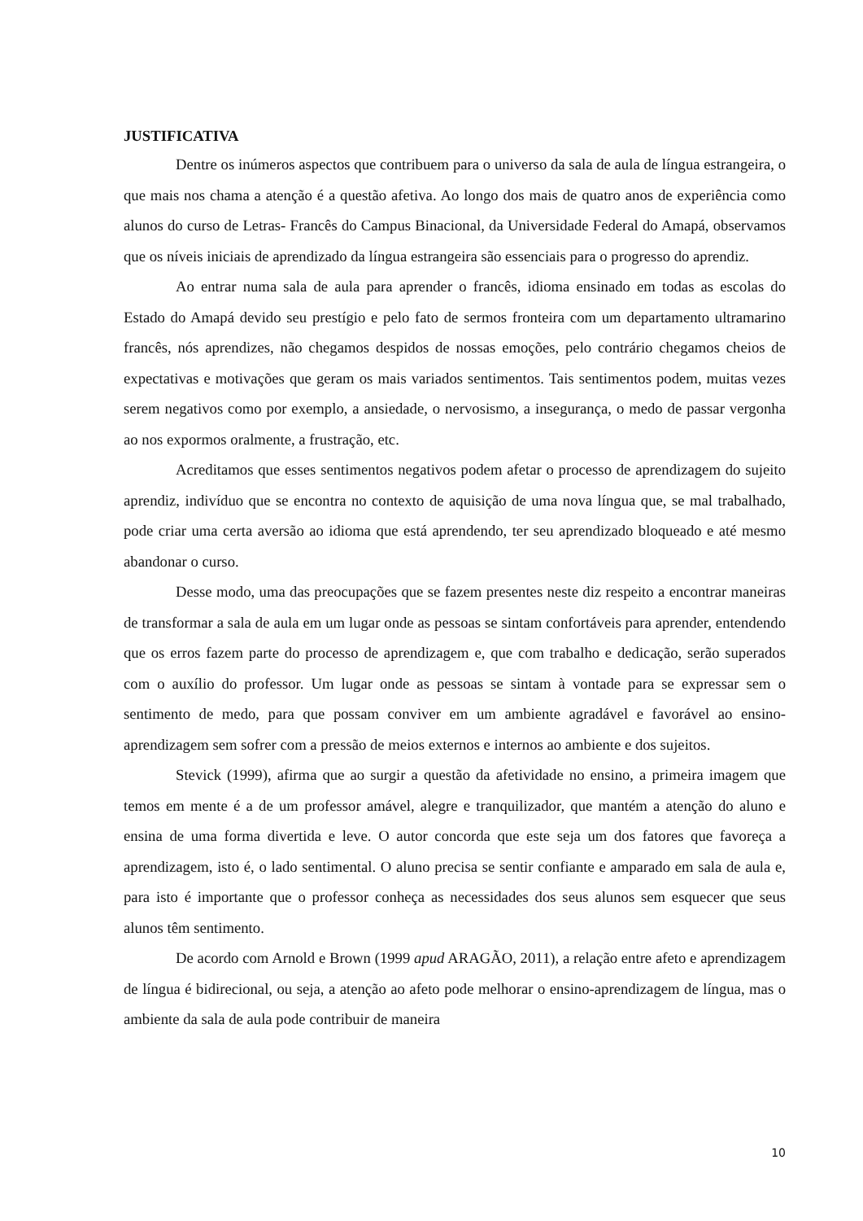JUSTIFICATIVA
Dentre os inúmeros aspectos que contribuem para o universo da sala de aula de língua estrangeira, o que mais nos chama a atenção é a questão afetiva. Ao longo dos mais de quatro anos de experiência como alunos do curso de Letras- Francês do Campus Binacional, da Universidade Federal do Amapá, observamos que os níveis iniciais de aprendizado da língua estrangeira são essenciais para o progresso do aprendiz.
Ao entrar numa sala de aula para aprender o francês, idioma ensinado em todas as escolas do Estado do Amapá devido seu prestígio e pelo fato de sermos fronteira com um departamento ultramarino francês, nós aprendizes, não chegamos despidos de nossas emoções, pelo contrário chegamos cheios de expectativas e motivações que geram os mais variados sentimentos. Tais sentimentos podem, muitas vezes serem negativos como por exemplo, a ansiedade, o nervosismo, a insegurança, o medo de passar vergonha ao nos expormos oralmente, a frustração, etc.
Acreditamos que esses sentimentos negativos podem afetar o processo de aprendizagem do sujeito aprendiz, indivíduo que se encontra no contexto de aquisição de uma nova língua que, se mal trabalhado, pode criar uma certa aversão ao idioma que está aprendendo, ter seu aprendizado bloqueado e até mesmo abandonar o curso.
Desse modo, uma das preocupações que se fazem presentes neste diz respeito a encontrar maneiras de transformar a sala de aula em um lugar onde as pessoas se sintam confortáveis para aprender, entendendo que os erros fazem parte do processo de aprendizagem e, que com trabalho e dedicação, serão superados com o auxílio do professor. Um lugar onde as pessoas se sintam à vontade para se expressar sem o sentimento de medo, para que possam conviver em um ambiente agradável e favorável ao ensino-aprendizagem sem sofrer com a pressão de meios externos e internos ao ambiente e dos sujeitos.
Stevick (1999), afirma que ao surgir a questão da afetividade no ensino, a primeira imagem que temos em mente é a de um professor amável, alegre e tranquilizador, que mantém a atenção do aluno e ensina de uma forma divertida e leve. O autor concorda que este seja um dos fatores que favoreça a aprendizagem, isto é, o lado sentimental. O aluno precisa se sentir confiante e amparado em sala de aula e, para isto é importante que o professor conheça as necessidades dos seus alunos sem esquecer que seus alunos têm sentimento.
De acordo com Arnold e Brown (1999 apud ARAGÃO, 2011), a relação entre afeto e aprendizagem de língua é bidirecional, ou seja, a atenção ao afeto pode melhorar o ensino-aprendizagem de língua, mas o ambiente da sala de aula pode contribuir de maneira
10